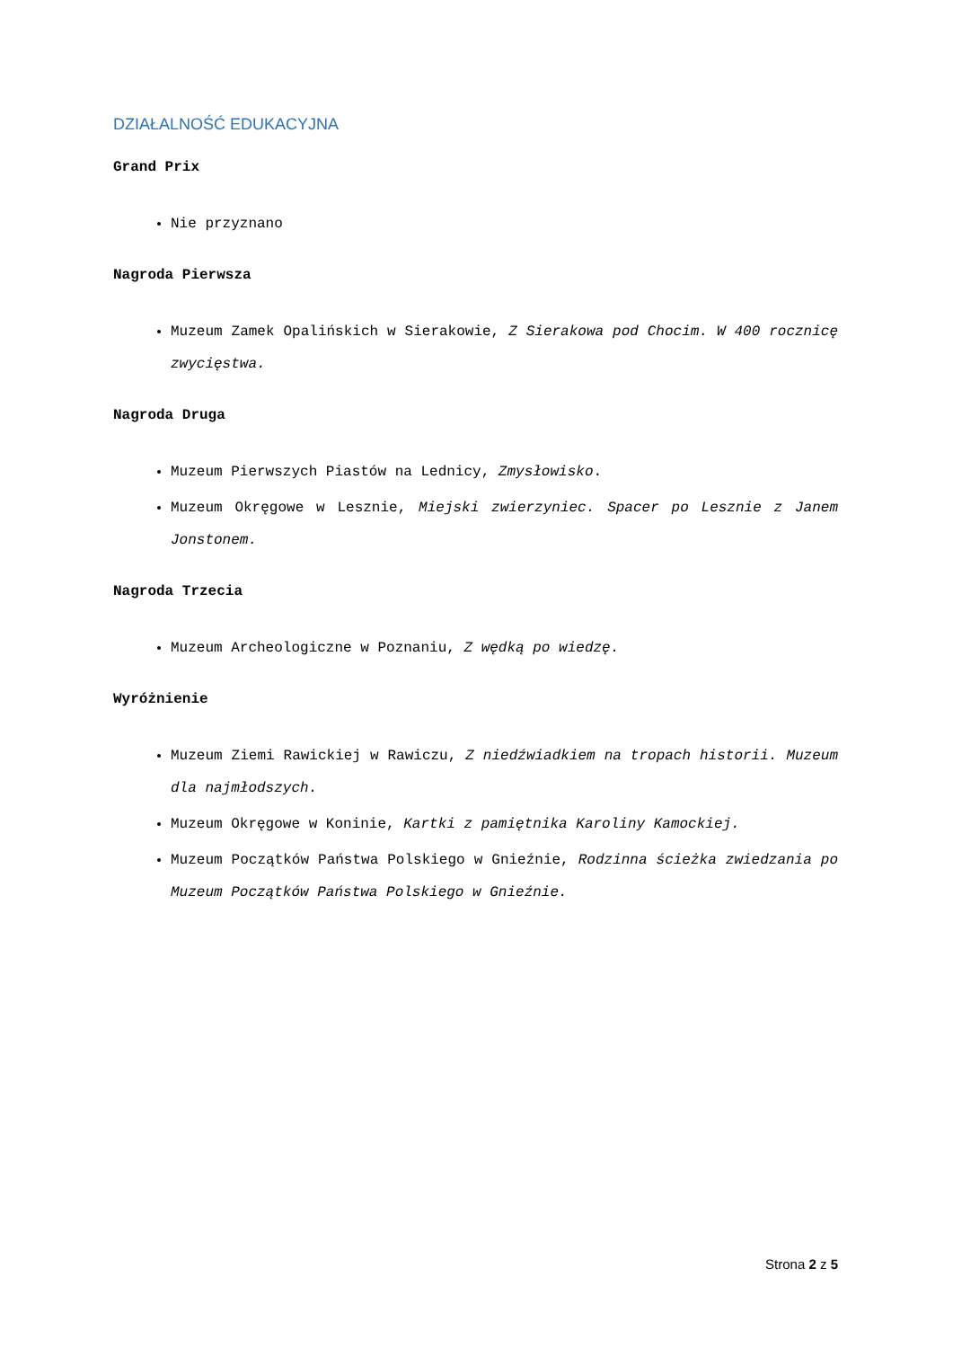DZIAŁALNOŚĆ EDUKACYJNA
Grand Prix
Nie przyznano
Nagroda Pierwsza
Muzeum Zamek Opalińskich w Sierakowie, Z Sierakowa pod Chocim. W 400 rocznicę zwycięstwa.
Nagroda Druga
Muzeum Pierwszych Piastów na Lednicy, Zmysłowisko.
Muzeum Okręgowe w Lesznie, Miejski zwierzyniec. Spacer po Lesznie z Janem Jonstonem.
Nagroda Trzecia
Muzeum Archeologiczne w Poznaniu, Z wędką po wiedzę.
Wyróżnienie
Muzeum Ziemi Rawickiej w Rawiczu, Z niedźwiadkiem na tropach historii. Muzeum dla najmłodszych.
Muzeum Okręgowe w Koninie, Kartki z pamiętnika Karoliny Kamockiej.
Muzeum Początków Państwa Polskiego w Gnieźnie, Rodzinna ścieżka zwiedzania po Muzeum Początków Państwa Polskiego w Gnieźnie.
Strona 2 z 5